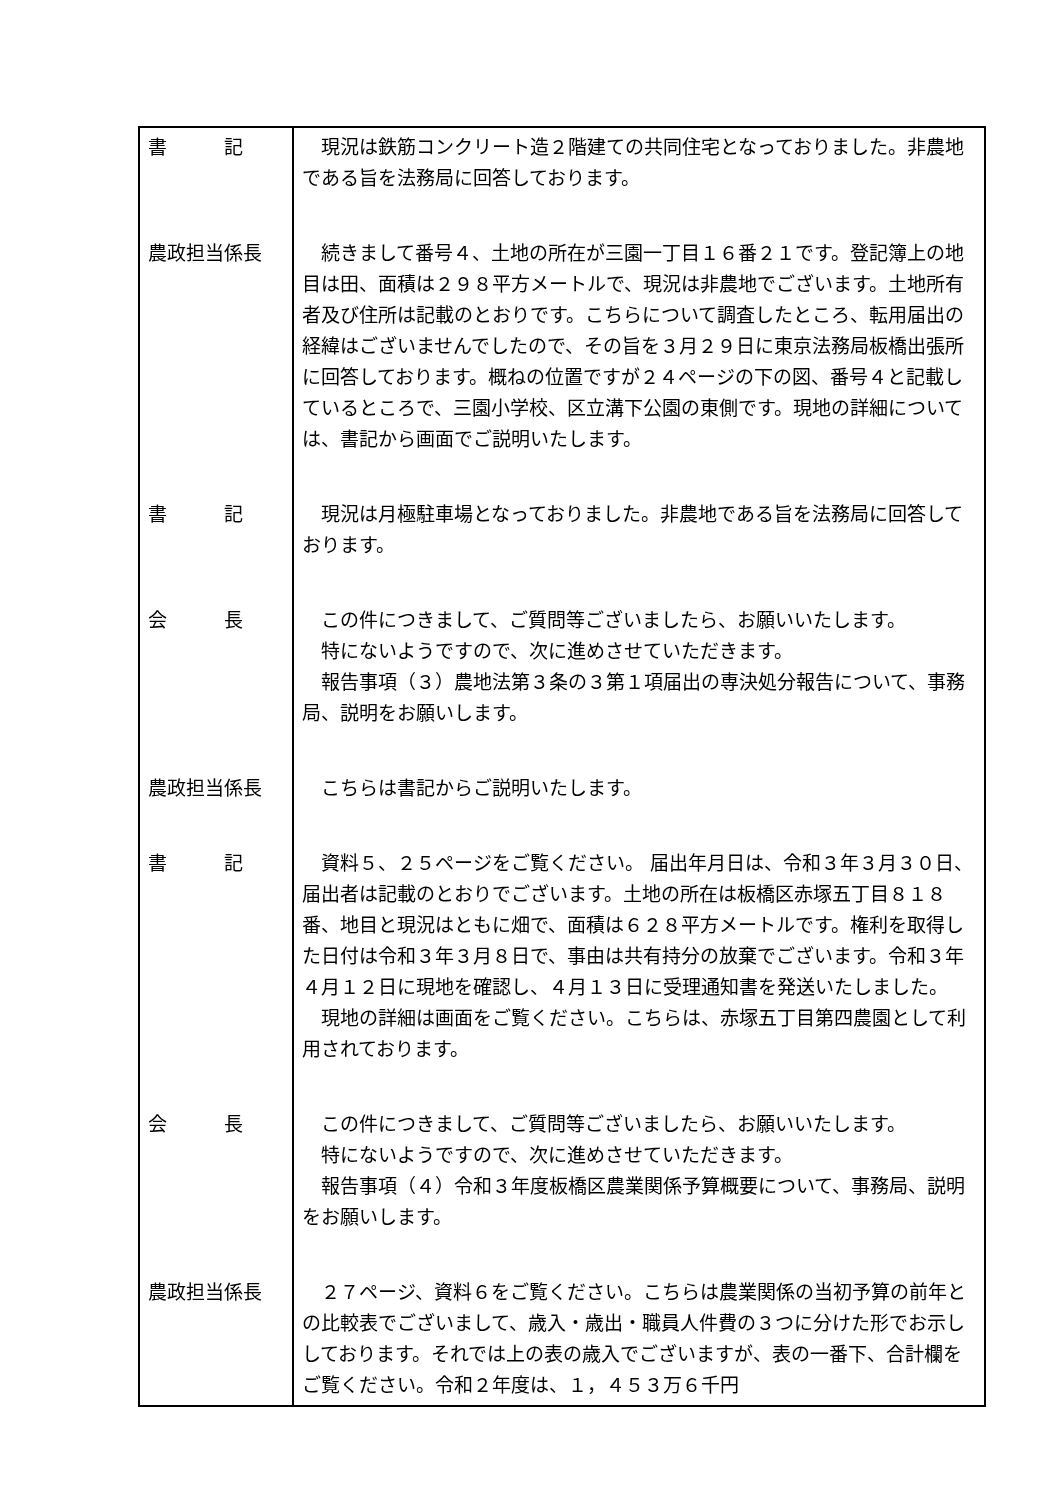| 書 記 | 現況は鉄筋コンクリート造２階建ての共同住宅となっておりました。非農地である旨を法務局に回答しております。 |
| 農政担当係長 | 続きまして番号４、土地の所在が三園一丁目１６番２１です。登記簿上の地目は田、面積は２９８平方メートルで、現況は非農地でございます。土地所有者及び住所は記載のとおりです。こちらについて調査したところ、転用届出の経緯はございませんでしたので、その旨を３月２９日に東京法務局板橋出張所に回答しております。概ねの位置ですが２４ページの下の図、番号４と記載しているところで、三園小学校、区立溝下公園の東側です。現地の詳細については、書記から画面でご説明いたします。 |
| 書 記 | 現況は月極駐車場となっておりました。非農地である旨を法務局に回答しております。 |
| 会 長 | この件につきまして、ご質問等ございましたら、お願いいたします。 特にないようですので、次に進めさせていただきます。 報告事項（３）農地法第３条の３第１項届出の専決処分報告について、事務局、説明をお願いします。 |
| 農政担当係長 | こちらは書記からご説明いたします。 |
| 書 記 | 資料５、２５ページをご覧ください。 届出年月日は、令和３年３月３０日、届出者は記載のとおりでございます。土地の所在は板橋区赤塚五丁目８１８番、地目と現況はともに畑で、面積は６２８平方メートルです。権利を取得した日付は令和３年３月８日で、事由は共有持分の放棄でございます。令和３年４月１２日に現地を確認し、４月１３日に受理通知書を発送いたしました。 現地の詳細は画面をご覧ください。こちらは、赤塚五丁目第四農園として利用されております。 |
| 会 長 | この件につきまして、ご質問等ございましたら、お願いいたします。 特にないようですので、次に進めさせていただきます。 報告事項（４）令和３年度板橋区農業関係予算概要について、事務局、説明をお願いします。 |
| 農政担当係長 | ２７ページ、資料６をご覧ください。こちらは農業関係の当初予算の前年との比較表でございまして、歳入・歳出・職員人件費の３つに分けた形でお示ししております。それでは上の表の歳入でございますが、表の一番下、合計欄をご覧ください。令和２年度は、１，４５３万６千円 |